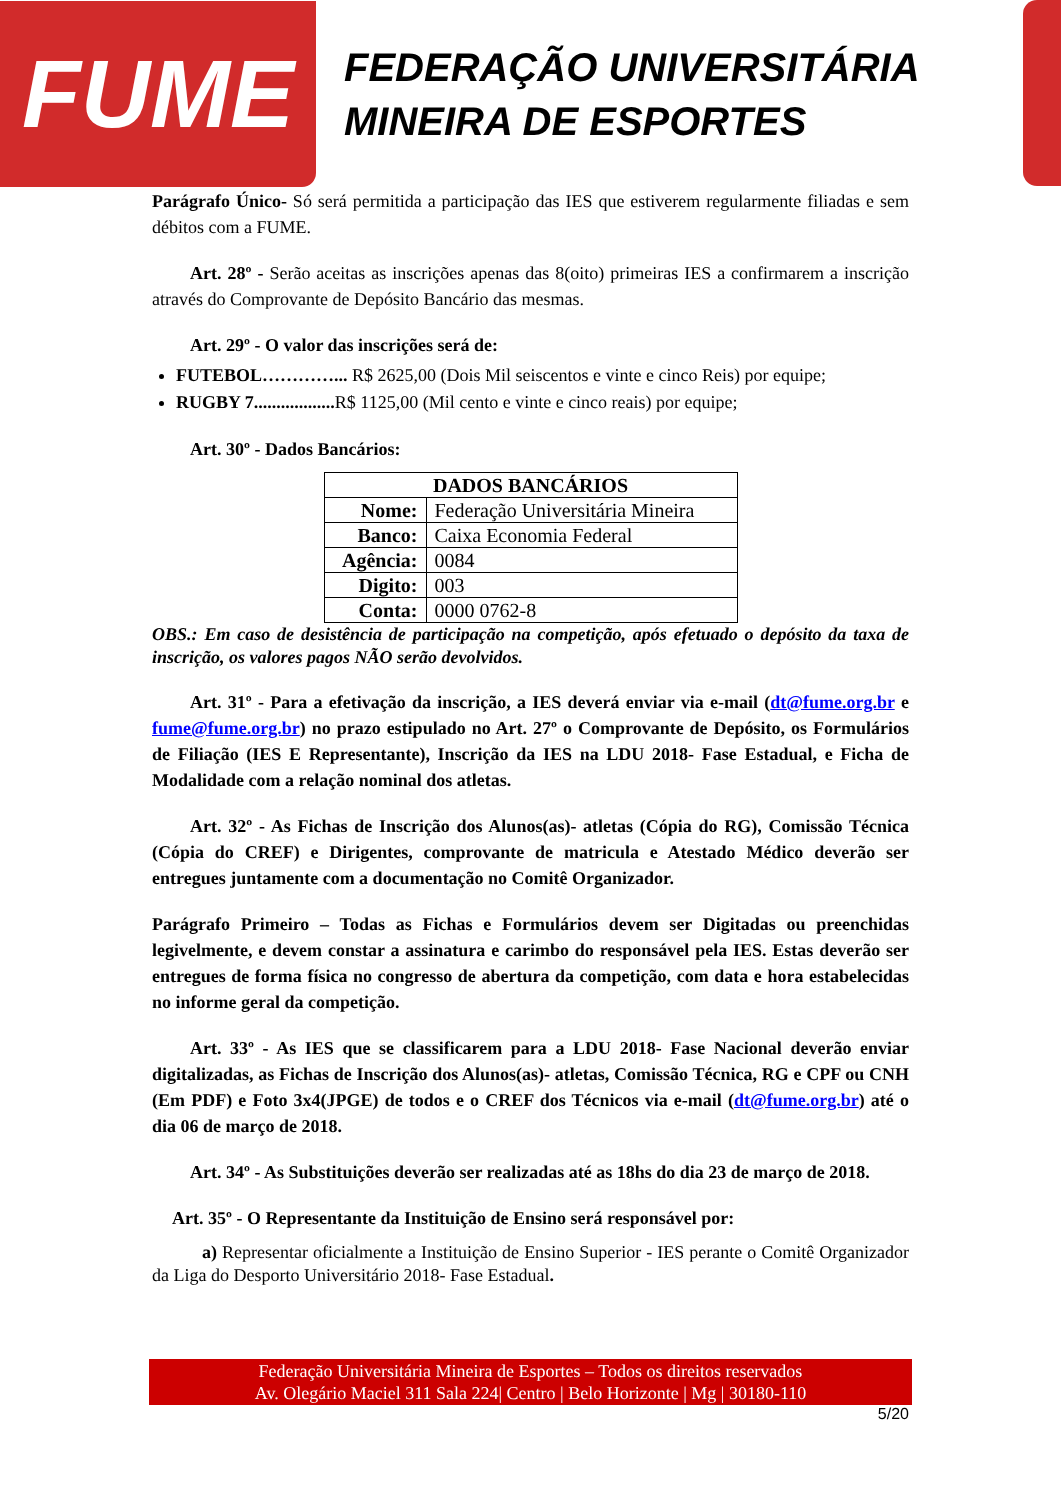FUME
FEDERAÇÃO UNIVERSITÁRIA
MINEIRA DE ESPORTES
Parágrafo Único- Só será permitida a participação das IES que estiverem regularmente filiadas e sem débitos com a FUME.
Art. 28º - Serão aceitas as inscrições apenas das 8(oito) primeiras IES a confirmarem a inscrição através do Comprovante de Depósito Bancário das mesmas.
Art. 29º - O valor das inscrições será de:
FUTEBOL…………... R$ 2625,00 (Dois Mil seiscentos e vinte e cinco Reis) por equipe;
RUGBY 7.................. R$ 1125,00 (Mil cento e vinte e cinco reais) por equipe;
Art. 30º - Dados Bancários:
| DADOS BANCÁRIOS | |
| --- | --- |
| Nome: | Federação Universitária Mineira |
| Banco: | Caixa Economia Federal |
| Agência: | 0084 |
| Digito: | 003 |
| Conta: | 0000 0762-8 |
OBS.: Em caso de desistência de participação na competição, após efetuado o depósito da taxa de inscrição, os valores pagos NÃO serão devolvidos.
Art. 31º - Para a efetivação da inscrição, a IES deverá enviar via e-mail (dt@fume.org.br e fume@fume.org.br) no prazo estipulado no Art. 27º o Comprovante de Depósito, os Formulários de Filiação (IES E Representante), Inscrição da IES na LDU 2018- Fase Estadual, e Ficha de Modalidade com a relação nominal dos atletas.
Art. 32º - As Fichas de Inscrição dos Alunos(as)- atletas (Cópia do RG), Comissão Técnica (Cópia do CREF) e Dirigentes, comprovante de matricula e Atestado Médico deverão ser entregues juntamente com a documentação no Comitê Organizador.
Parágrafo Primeiro – Todas as Fichas e Formulários devem ser Digitadas ou preenchidas legivelmente, e devem constar a assinatura e carimbo do responsável pela IES. Estas deverão ser entregues de forma física no congresso de abertura da competição, com data e hora estabelecidas no informe geral da competição.
Art. 33º - As IES que se classificarem para a LDU 2018- Fase Nacional deverão enviar digitalizadas, as Fichas de Inscrição dos Alunos(as)- atletas, Comissão Técnica, RG e CPF ou CNH (Em PDF) e Foto 3x4(JPGE) de todos e o CREF dos Técnicos via e-mail (dt@fume.org.br) até o dia 06 de março de 2018.
Art. 34º - As Substituições deverão ser realizadas até as 18hs do dia 23 de março de 2018.
Art. 35º - O Representante da Instituição de Ensino será responsável por:
a) Representar oficialmente a Instituição de Ensino Superior - IES perante o Comitê Organizador da Liga do Desporto Universitário 2018- Fase Estadual.
Federação Universitária Mineira de Esportes – Todos os direitos reservados
Av. Olegário Maciel 311 Sala 224| Centro | Belo Horizonte | Mg | 30180-110
5/20